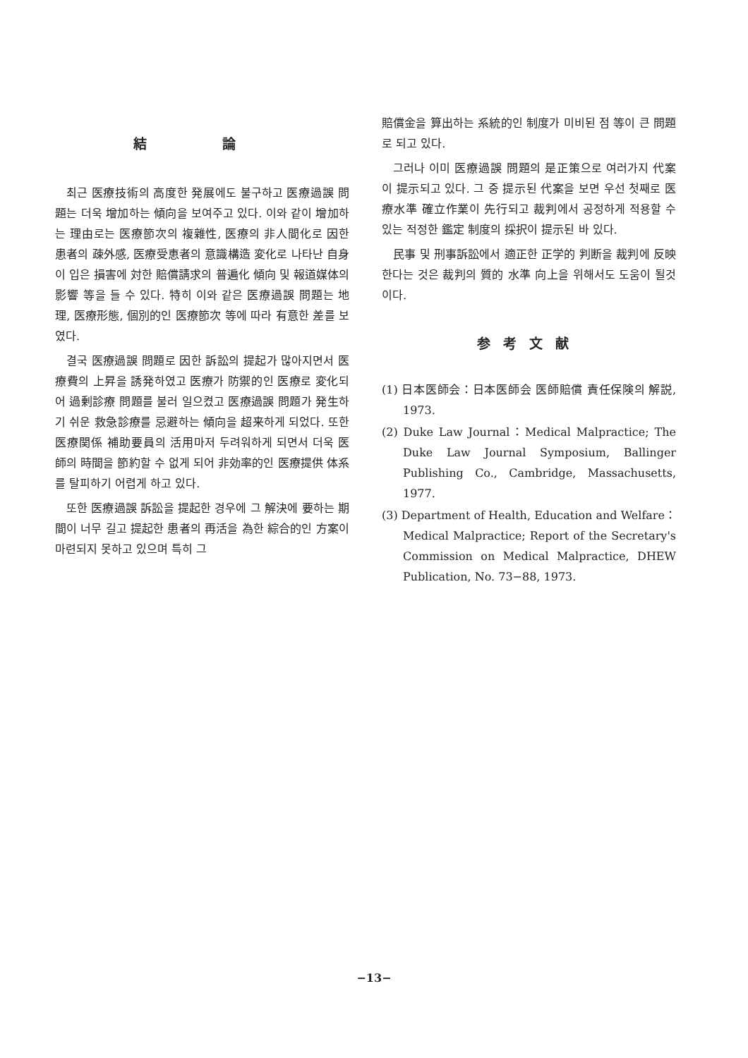結 論
최근 医療技術의 高度한 発展에도 불구하고 医療過誤 問題는 더욱 增加하는 傾向을 보여주고 있다. 이와 같이 增加하는 理由로는 医療節次의 複雜性, 医療의 非人間化로 因한 患者의 疎外感, 医療受恵者의 意識構造 変化로 나타난 自身이 입은 損害에 対한 賠償請求의 普遍化 傾向 및 報道媒体의 影響 等을 들 수 있다. 特히 이와 같은 医療過誤 問題는 地理, 医療形態, 個別的인 医療節次 等에 따라 有意한 差를 보였다.
결국 医療過誤 問題로 因한 訴訟의 提起가 많아지면서 医療費의 上昇을 誘発하였고 医療가 防禦的인 医療로 変化되어 過剰診療 問題를 불러 일으켰고 医療過誤 問題가 発生하기 쉬운 救急診療를 忌避하는 傾向을 超来하게 되었다. 또한 医療関係 補助要員의 活用마저 두려워하게 되면서 더욱 医師의 時間을 節約할 수 없게 되어 非効率的인 医療提供 体系를 탈피하기 어렵게 하고 있다.
또한 医療過誤 訴訟을 提起한 경우에 그 解決에 要하는 期間이 너무 길고 提起한 患者의 再活을 為한 綜合的인 方案이 마련되지 못하고 있으며 특히 그
賠償金을 算出하는 系統的인 制度가 미비된 점 等이 큰 問題로 되고 있다.
그러나 이미 医療過誤 問題의 是正策으로 여러가지 代案이 提示되고 있다. 그 중 提示된 代案을 보면 우선 첫째로 医療水準 確立作業이 先行되고 裁判에서 공정하게 적용할 수 있는 적정한 鑑定 制度의 採択이 提示된 바 있다.
民事 및 刑事訴訟에서 適正한 正学的 判断을 裁判에 反映한다는 것은 裁判의 質的 水準 向上을 위해서도 도움이 될것이다.
参考文献
(1) 日本医師会：日本医師会 医師賠償 責任保険의 解説, 1973.
(2) Duke Law Journal：Medical Malpractice; The Duke Law Journal Symposium, Ballinger Publishing Co., Cambridge, Massachusetts, 1977.
(3) Department of Health, Education and Welfare：Medical Malpractice; Report of the Secretary's Commission on Medical Malpractice, DHEW Publication, No. 73−88, 1973.
−13−